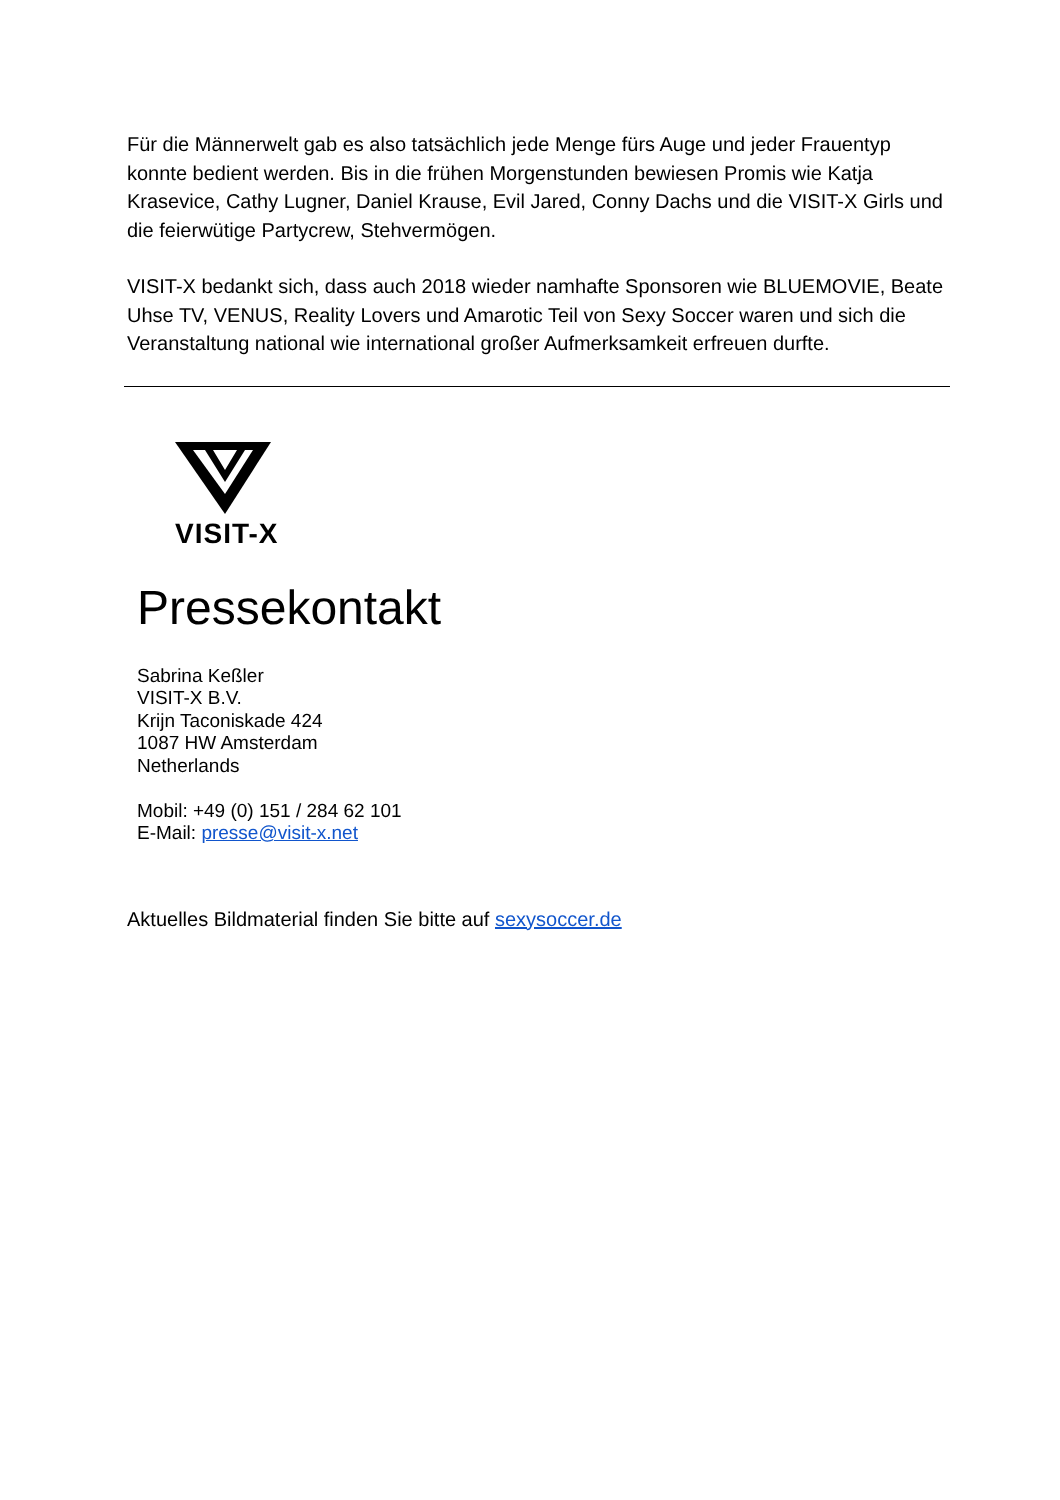Für die Männerwelt gab es also tatsächlich jede Menge fürs Auge und jeder Frauentyp konnte bedient werden. Bis in die frühen Morgenstunden bewiesen Promis wie Katja Krasevice, Cathy Lugner, Daniel Krause, Evil Jared, Conny Dachs und die VISIT-X Girls und die feierwütige Partycrew, Stehvermögen.
VISIT-X bedankt sich, dass auch 2018 wieder namhafte Sponsoren wie BLUEMOVIE, Beate Uhse TV, VENUS, Reality Lovers und Amarotic Teil von Sexy Soccer waren und sich die Veranstaltung national wie international großer Aufmerksamkeit erfreuen durfte.
VISIT-X
Pressekontakt
Sabrina Keßler
VISIT-X B.V.
Krijn Taconiskade 424
1087 HW Amsterdam
Netherlands
Mobil: +49 (0) 151 / 284 62 101
E-Mail: presse@visit-x.net
Aktuelles Bildmaterial finden Sie bitte auf sexysoccer.de